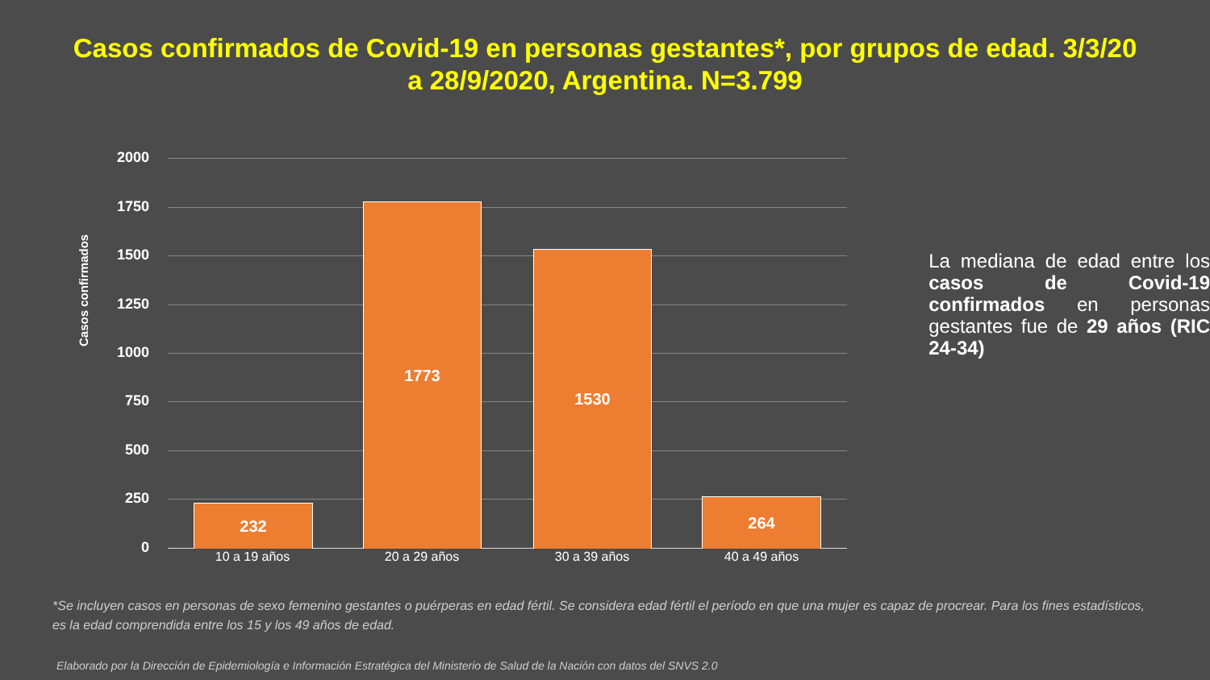Casos confirmados de Covid-19 en personas gestantes*, por grupos de edad. 3/3/20 a 28/9/2020, Argentina. N=3.799
Casos confirmados
2000
1750
1500
1250
1000
750
500
250
0
232
1773
1530
264
10 a 19 años 20 a 29 años 30 a 39 años 40 a 49 años
La mediana de edad entre los casos de Covid-19 confirmados en personas gestantes fue de 29 años (RIC 24-34)
*Se incluyen casos en personas de sexo femenino gestantes o puérperas en edad fértil. Se considera edad fértil el período en que una mujer es capaz de procrear. Para los fines estadísticos, es la edad comprendida entre los 15 y los 49 años de edad.
Elaborado por la Dirección de Epidemiología e Información Estratégica del Ministerio de Salud de la Nación con datos del SNVS 2.0